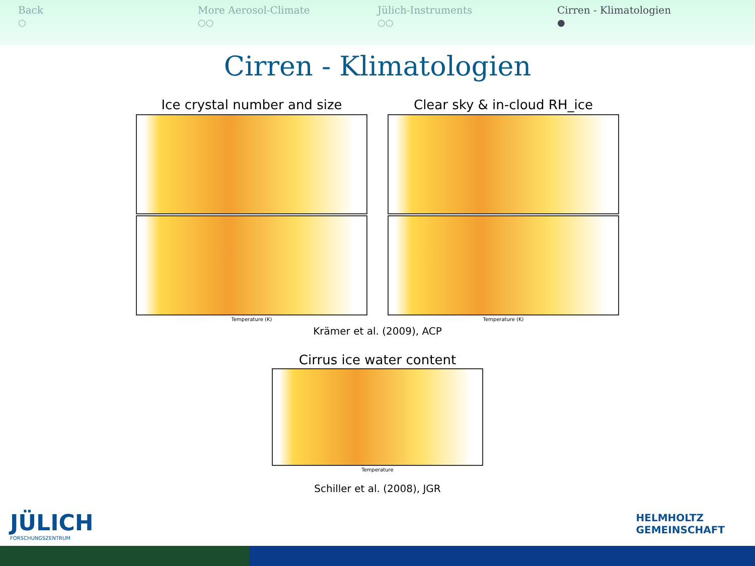Back
○
More Aerosol-Climate
○○
Jülich-Instruments
○○
Cirren - Klimatologien
●
Cirren - Klimatologien
Ice crystal number and size
Temperature (K)
Clear sky & in-cloud RH_ice
Temperature (K)
Krämer et al. (2009), ACP
Cirrus ice water content
Temperature
Schiller et al. (2008), JGR
JÜLICH
FORSCHUNGSZENTRUM
HELMHOLTZ
GEMEINSCHAFT